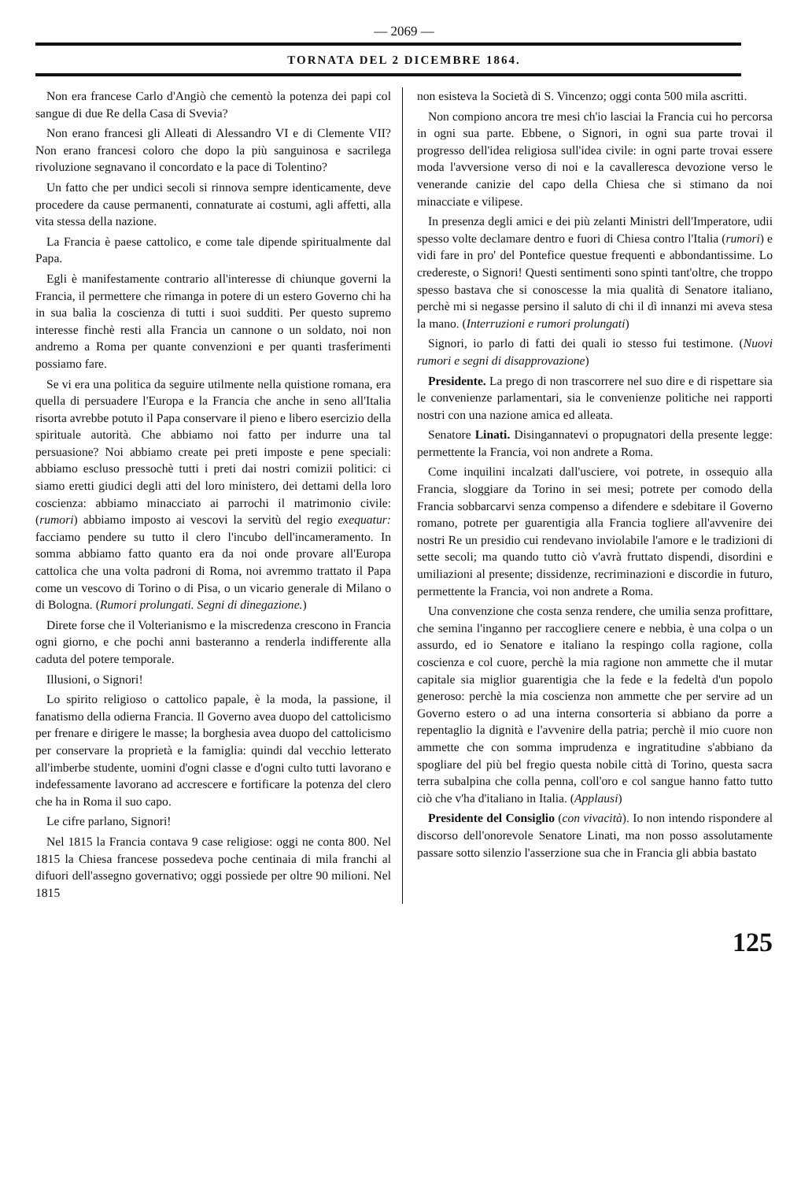— 2069 —
TORNATA DEL 2 DICEMBRE 1864.
Non era francese Carlo d'Angiò che cementò la potenza dei papi col sangue di due Re della Casa di Svevia?
Non erano francesi gli Alleati di Alessandro VI e di Clemente VII? Non erano francesi coloro che dopo la più sanguinosa e sacrilega rivoluzione segnavano il concordato e la pace di Tolentino?
Un fatto che per undici secoli si rinnova sempre identicamente, deve procedere da cause permanenti, connaturate ai costumi, agli affetti, alla vita stessa della nazione.
La Francia è paese cattolico, e come tale dipende spiritualmente dal Papa.
Egli è manifestamente contrario all'interesse di chiunque governi la Francia, il permettere che rimanga in potere di un estero Governo chi ha in sua balìa la coscienza di tutti i suoi sudditi. Per questo supremo interesse finchè resti alla Francia un cannone o un soldato, noi non andremo a Roma per quante convenzioni e per quanti trasferimenti possiamo fare.
Se vi era una politica da seguire utilmente nella quistione romana, era quella di persuadere l'Europa e la Francia che anche in seno all'Italia risorta avrebbe potuto il Papa conservare il pieno e libero esercizio della spirituale autorità. Che abbiamo noi fatto per indurre una tal persuasione? Noi abbiamo create pei preti imposte e pene speciali: abbiamo escluso pressochè tutti i preti dai nostri comizii politici: ci siamo eretti giudici degli atti del loro ministero, dei dettami della loro coscienza: abbiamo minacciato ai parrochi il matrimonio civile: (rumori) abbiamo imposto ai vescovi la servitù del regio exequatur: facciamo pendere su tutto il clero l'incubo dell'incameramento. In somma abbiamo fatto quanto era da noi onde provare all'Europa cattolica che una volta padroni di Roma, noi avremmo trattato il Papa come un vescovo di Torino o di Pisa, o un vicario generale di Milano o di Bologna. (Rumori prolungati. Segni di dinegazione.)
Direte forse che il Volterianismo e la miscredenza crescono in Francia ogni giorno, e che pochi anni basteranno a renderla indifferente alla caduta del potere temporale.
Illusioni, o Signori!
Lo spirito religioso o cattolico papale, è la moda, la passione, il fanatismo della odierna Francia. Il Governo avea duopo del cattolicismo per frenare e dirigere le masse; la borghesia avea duopo del cattolicismo per conservare la proprietà e la famiglia: quindi dal vecchio letterato all'imberbe studente, uomini d'ogni classe e d'ogni culto tutti lavorano e indefessamente lavorano ad accrescere e fortificare la potenza del clero che ha in Roma il suo capo.
Le cifre parlano, Signori!
Nel 1815 la Francia contava 9 case religiose: oggi ne conta 800. Nel 1815 la Chiesa francese possedeva poche centinaia di mila franchi al difuori dell'assegno governativo; oggi possiede per oltre 90 milioni. Nel 1815
non esisteva la Società di S. Vincenzo; oggi conta 500 mila ascritti.
Non compiono ancora tre mesi ch'io lasciai la Francia cui ho percorsa in ogni sua parte. Ebbene, o Signori, in ogni sua parte trovai il progresso dell'idea religiosa sull'idea civile: in ogni parte trovai essere moda l'avversione verso di noi e la cavalleresca devozione verso le venerande canizie del capo della Chiesa che si stimano da noi minacciate e vilipese.
In presenza degli amici e dei più zelanti Ministri dell'Imperatore, udii spesso volte declamare dentro e fuori di Chiesa contro l'Italia (rumori) e vidi fare in pro' del Pontefice questue frequenti e abbondantissime. Lo credereste, o Signori! Questi sentimenti sono spinti tant'oltre, che troppo spesso bastava che si conoscesse la mia qualità di Senatore italiano, perchè mi si negasse persino il saluto di chi il dì innanzi mi aveva stesa la mano. (Interruzioni e rumori prolungati)
Signori, io parlo di fatti dei quali io stesso fui testimone. (Nuovi rumori e segni di disapprovazione)
Presidente. La prego di non trascorrere nel suo dire e di rispettare sia le convenienze parlamentari, sia le convenienze politiche nei rapporti nostri con una nazione amica ed alleata.
Senatore Linati. Disingannatevi o propugnatori della presente legge: permettente la Francia, voi non andrete a Roma.
Come inquilini incalzati dall'usciere, voi potrete, in ossequio alla Francia, sloggiare da Torino in sei mesi; potrete per comodo della Francia sobbarcarvi senza compenso a difendere e sdebitare il Governo romano, potrete per guarentigia alla Francia togliere all'avvenire dei nostri Re un presidio cui rendevano inviolabile l'amore e le tradizioni di sette secoli; ma quando tutto ciò v'avrà fruttato dispendi, disordini e umiliazioni al presente; dissidenze, recriminazioni e discordie in futuro, permettente la Francia, voi non andrete a Roma.
Una convenzione che costa senza rendere, che umilia senza profittare, che semina l'inganno per raccogliere cenere e nebbia, è una colpa o un assurdo, ed io Senatore e italiano la respingo colla ragione, colla coscienza e col cuore, perchè la mia ragione non ammette che il mutar capitale sia miglior guarentigia che la fede e la fedeltà d'un popolo generoso: perchè la mia coscienza non ammette che per servire ad un Governo estero o ad una interna consorteria si abbiano da porre a repentaglio la dignità e l'avvenire della patria; perchè il mio cuore non ammette che con somma imprudenza e ingratitudine s'abbiano da spogliare del più bel fregio questa nobile città di Torino, questa sacra terra subalpina che colla penna, coll'oro e col sangue hanno fatto tutto ciò che v'ha d'italiano in Italia. (Applausi)
Presidente del Consiglio (con vivacità). Io non intendo rispondere al discorso dell'onorevole Senatore Linati, ma non posso assolutamente passare sotto silenzio l'asserzione sua che in Francia gli abbia bastato
125